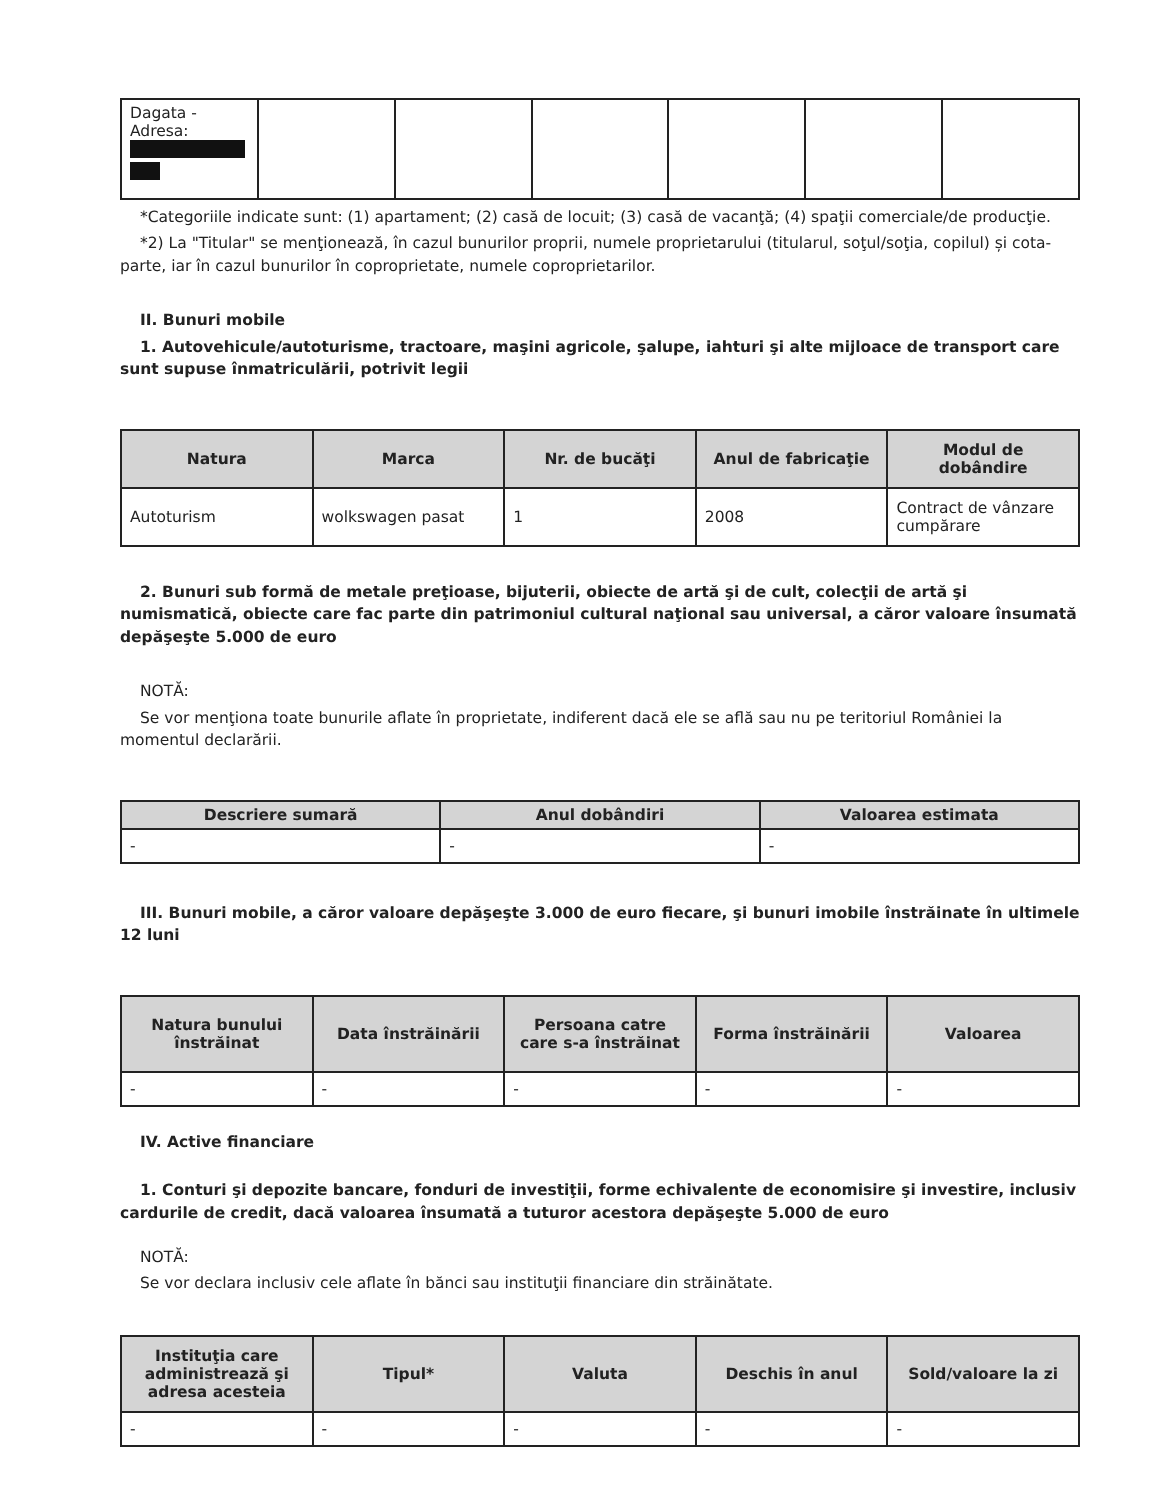| Dagata - Adresa: | | | | | | |
*Categoriile indicate sunt: (1) apartament; (2) casă de locuit; (3) casă de vacanţă; (4) spaţii comerciale/de producţie.
*2) La "Titular" se menţionează, în cazul bunurilor proprii, numele proprietarului (titularul, soţul/soţia, copilul) și cota-parte, iar în cazul bunurilor în coproprietate, numele coproprietarilor.
II. Bunuri mobile
1. Autovehicule/autoturisme, tractoare, maşini agricole, şalupe, iahturi şi alte mijloace de transport care sunt supuse înmatriculării, potrivit legii
| Natura | Marca | Nr. de bucăţi | Anul de fabricaţie | Modul de dobândire |
| --- | --- | --- | --- | --- |
| Autoturism | wolkswagen pasat | 1 | 2008 | Contract de vânzare cumpărare |
2. Bunuri sub formă de metale preţioase, bijuterii, obiecte de artă şi de cult, colecţii de artă şi numismatică, obiecte care fac parte din patrimoniul cultural naţional sau universal, a căror valoare însumată depăşeşte 5.000 de euro
NOTĂ:
Se vor menţiona toate bunurile aflate în proprietate, indiferent dacă ele se află sau nu pe teritoriul României la momentul declarării.
| Descriere sumară | Anul dobândiri | Valoarea estimata |
| --- | --- | --- |
| - | - | - |
III. Bunuri mobile, a căror valoare depăşeşte 3.000 de euro fiecare, şi bunuri imobile înstrăinate în ultimele 12 luni
| Natura bunului înstrăinat | Data înstrăinării | Persoana catre care s-a înstrăinat | Forma înstrăinării | Valoarea |
| --- | --- | --- | --- | --- |
| - | - | - | - | - |
IV. Active financiare
1. Conturi şi depozite bancare, fonduri de investiţii, forme echivalente de economisire şi investire, inclusiv cardurile de credit, dacă valoarea însumată a tuturor acestora depăşeşte 5.000 de euro
NOTĂ:
Se vor declara inclusiv cele aflate în bănci sau instituţii financiare din străinătate.
| Instituţia care administrează şi adresa acesteia | Tipul* | Valuta | Deschis în anul | Sold/valoare la zi |
| --- | --- | --- | --- | --- |
| - | - | - | - | - |